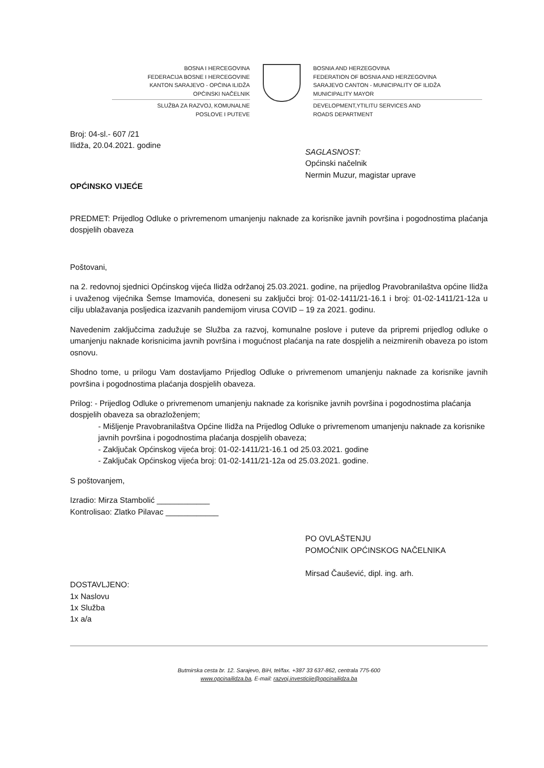BOSNA I HERCEGOVINA
FEDERACIJA BOSNE I HERCEGOVINE
KANTON SARAJEVO - OPĆINA ILIDŽA
OPĆINSKI NAČELNIK
SLUŽBA ZA RAZVOJ, KOMUNALNE
POSLOVE I PUTEVE
BOSNIA AND HERZEGOVINA
FEDERATION OF BOSNIA AND HERZEGOVINA
SARAJEVO CANTON - MUNICIPALITY OF ILIDŽA
MUNICIPALITY MAYOR
DEVELOPMENT,YTILITU SERVICES AND
ROADS DEPARTMENT
Broj: 04-sl.- 607 /21
Ilidža, 20.04.2021. godine
SAGLASNOST:
Općinski načelnik
Nermin Muzur, magistar uprave
OPĆINSKO VIJEĆE
PREDMET: Prijedlog Odluke o privremenom umanjenju naknade za korisnike javnih površina i pogodnostima plaćanja dospjelih obaveza
Poštovani,
na 2. redovnoj sjednici Općinskog vijeća Ilidža održanoj 25.03.2021. godine, na prijedlog Pravobranilaštva općine Ilidža i uvaženog vijećnika Šemse Imamovića, doneseni su zaključci broj: 01-02-1411/21-16.1 i broj: 01-02-1411/21-12a u cilju ublažavanja posljedica izazvanih pandemijom virusa COVID – 19 za 2021. godinu.
Navedenim zaključcima zadužuje se Služba za razvoj, komunalne poslove i puteve da pripremi prijedlog odluke o umanjenju naknade korisnicima javnih površina i mogućnost plaćanja na rate dospjelih a neizmirenih obaveza po istom osnovu.
Shodno tome, u prilogu Vam dostavljamo Prijedlog Odluke o privremenom umanjenju naknade za korisnike javnih površina i pogodnostima plaćanja dospjelih obaveza.
Prilog: - Prijedlog Odluke o privremenom umanjenju naknade za korisnike javnih površina i pogodnostima plaćanja dospjelih obaveza sa obrazloženjem;
- Mišljenje Pravobranilaštva Općine Ilidža na Prijedlog Odluke o privremenom umanjenju naknade za korisnike javnih površina i pogodnostima plaćanja dospjelih obaveza;
- Zaključak Općinskog vijeća broj: 01-02-1411/21-16.1 od 25.03.2021. godine
- Zaključak Općinskog vijeća broj: 01-02-1411/21-12a od 25.03.2021. godine.
S poštovanjem,
Izradio: Mirza Stambolić ____________
Kontrolisao: Zlatko Pilavac ____________
PO OVLAŠTENJU
POMOĆNIK OPĆINSKOG NAČELNIKA
Mirsad Čaušević, dipl. ing. arh.
DOSTAVLJENO:
1x Naslovu
1x Služba
1x a/a
Butmirska cesta br. 12. Sarajevo, BiH, tel/fax. +387 33 637-862, centrala 775-600
www.opcinailidza.ba, E-mail: razvoj.investicije@opcinailidza.ba